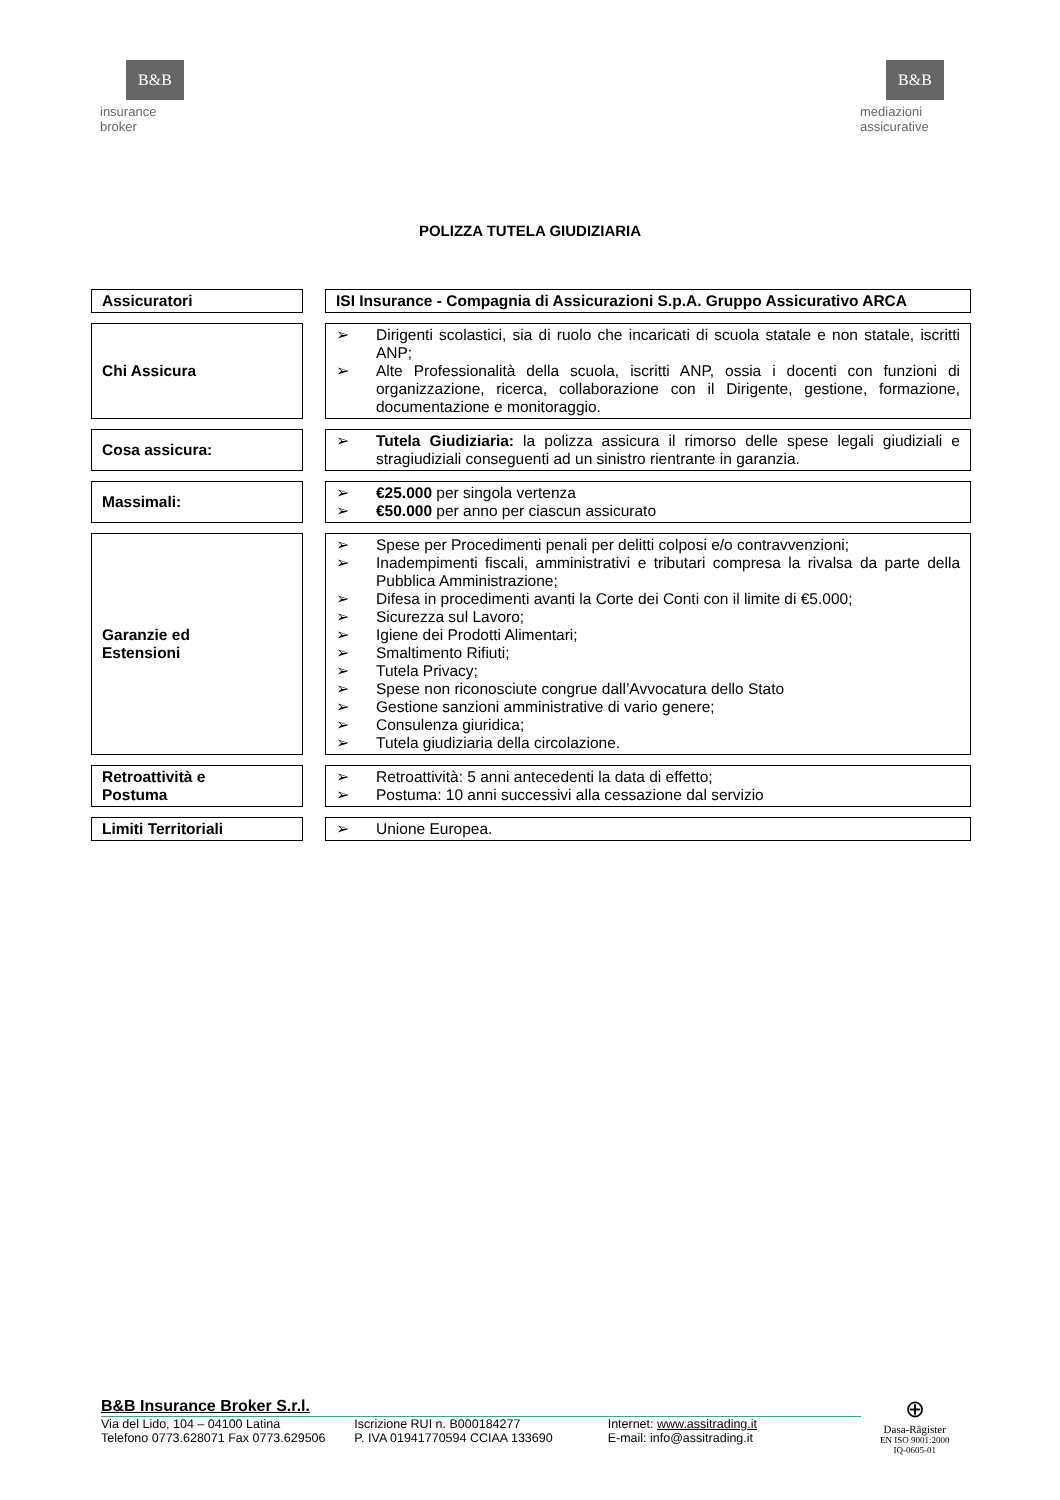B&B
insurance
broker
B&B
mediazioni
assicurative
POLIZZA TUTELA GIUDIZIARIA
| Assicuratori | | ISI Insurance - Compagnia di Assicurazioni S.p.A. Gruppo Assicurativo ARCA |
| Chi Assicura | | ➢ Dirigenti scolastici, sia di ruolo che incaricati di scuola statale e non statale, iscritti ANP; ➢ Alte Professionalità della scuola, iscritti ANP, ossia i docenti con funzioni di organizzazione, ricerca, collaborazione con il Dirigente, gestione, formazione, documentazione e monitoraggio. |
| Cosa assicura: | | ➢ Tutela Giudiziaria: la polizza assicura il rimorso delle spese legali giudiziali e stragiudiziali conseguenti ad un sinistro rientrante in garanzia. |
| Massimali: | | ➢ €25.000 per singola vertenza ➢ €50.000 per anno per ciascun assicurato |
| Garanzie ed Estensioni | | ➢ Spese per Procedimenti penali per delitti colposi e/o contravvenzioni; ➢ Inadempimenti fiscali, amministrativi e tributari compresa la rivalsa da parte della Pubblica Amministrazione; ➢ Difesa in procedimenti avanti la Corte dei Conti con il limite di €5.000; ➢ Sicurezza sul Lavoro; ➢ Igiene dei Prodotti Alimentari; ➢ Smaltimento Rifiuti; ➢ Tutela Privacy; ➢ Spese non riconosciute congrue dall’Avvocatura dello Stato ➢ Gestione sanzioni amministrative di vario genere; ➢ Consulenza giuridica; ➢ Tutela giudiziaria della circolazione. |
| Retroattività e Postuma | | ➢ Retroattività: 5 anni antecedenti la data di effetto; ➢ Postuma: 10 anni successivi alla cessazione dal servizio |
| Limiti Territoriali | | ➢ Unione Europea. |
B&B Insurance Broker S.r.l.
Via del Lido, 104 – 04100 Latina
Telefono 0773.628071 Fax 0773.629506
Iscrizione RUI n. B000184277
P. IVA 01941770594 CCIAA 133690
Internet: www.assitrading.it
E-mail: info@assitrading.it
⊕
Dasa-Rägister
EN ISO 9001:2000
IQ-0605-01